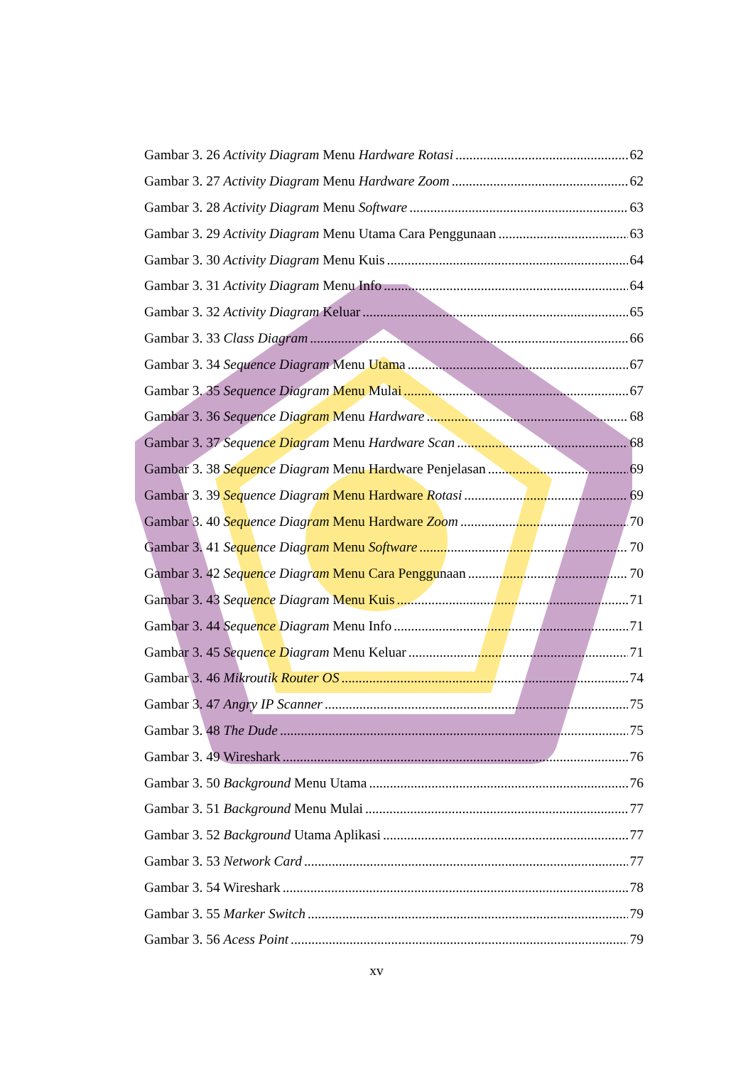Gambar 3. 26 Activity Diagram Menu Hardware Rotasi 62
Gambar 3. 27 Activity Diagram Menu Hardware Zoom 62
Gambar 3. 28 Activity Diagram Menu Software 63
Gambar 3. 29 Activity Diagram Menu Utama Cara Penggunaan 63
Gambar 3. 30 Activity Diagram Menu Kuis 64
Gambar 3. 31 Activity Diagram Menu Info 64
Gambar 3. 32 Activity Diagram Keluar 65
Gambar 3. 33 Class Diagram 66
Gambar 3. 34 Sequence Diagram Menu Utama 67
Gambar 3. 35 Sequence Diagram Menu Mulai 67
Gambar 3. 36 Sequence Diagram Menu Hardware 68
Gambar 3. 37 Sequence Diagram Menu Hardware Scan 68
Gambar 3. 38 Sequence Diagram Menu Hardware Penjelasan 69
Gambar 3. 39 Sequence Diagram Menu Hardware Rotasi 69
Gambar 3. 40 Sequence Diagram Menu Hardware Zoom 70
Gambar 3. 41 Sequence Diagram Menu Software 70
Gambar 3. 42 Sequence Diagram Menu Cara Penggunaan 70
Gambar 3. 43 Sequence Diagram Menu Kuis 71
Gambar 3. 44 Sequence Diagram Menu Info 71
Gambar 3. 45 Sequence Diagram Menu Keluar 71
Gambar 3. 46 Mikroutik Router OS 74
Gambar 3. 47 Angry IP Scanner 75
Gambar 3. 48 The Dude 75
Gambar 3. 49 Wireshark 76
Gambar 3. 50 Background Menu Utama 76
Gambar 3. 51 Background Menu Mulai 77
Gambar 3. 52 Background Utama Aplikasi 77
Gambar 3. 53 Network Card 77
Gambar 3. 54 Wireshark 78
Gambar 3. 55 Marker Switch 79
Gambar 3. 56 Acess Point 79
xv